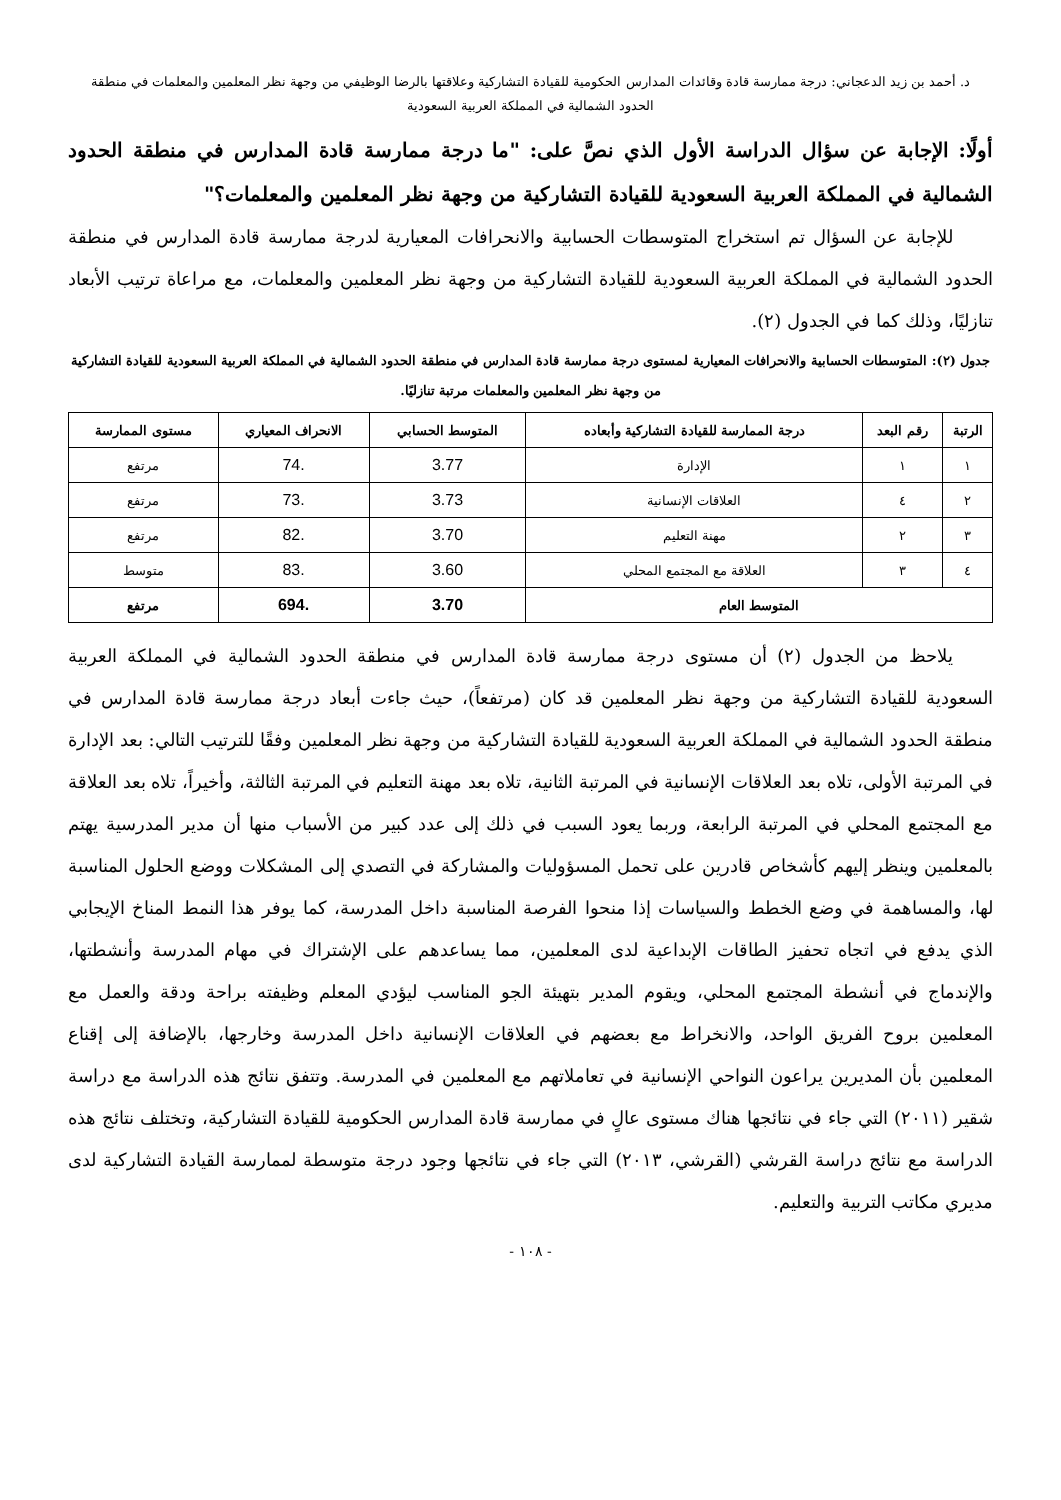د. أحمد بن زيد الدعجاني: درجة ممارسة قادة وقائدات المدارس الحكومية للقيادة التشاركية وعلاقتها بالرضا الوظيفي من وجهة نظر المعلمين والمعلمات في منطقة
الحدود الشمالية في المملكة العربية السعودية
أولًا: الإجابة عن سؤال الدراسة الأول الذي نصَّ على: "ما درجة ممارسة قادة المدارس في منطقة الحدود الشمالية في المملكة العربية السعودية للقيادة التشاركية من وجهة نظر المعلمين والمعلمات؟"
للإجابة عن السؤال تم استخراج المتوسطات الحسابية والانحرافات المعيارية لدرجة ممارسة قادة المدارس في منطقة الحدود الشمالية في المملكة العربية السعودية للقيادة التشاركية من وجهة نظر المعلمين والمعلمات، مع مراعاة ترتيب الأبعاد تنازليًا، وذلك كما في الجدول (٢).
جدول (٢): المتوسطات الحسابية والانحرافات المعيارية لمستوى درجة ممارسة قادة المدارس في منطقة الحدود الشمالية في المملكة العربية السعودية للقيادة التشاركية من وجهة نظر المعلمين والمعلمات مرتبة تنازليًا.
| الرتبة | رقم البعد | درجة الممارسة للقيادة التشاركية وأبعاده | المتوسط الحسابي | الانحراف المعياري | مستوى الممارسة |
| --- | --- | --- | --- | --- | --- |
| ١ | ١ | الإدارة | 3.77 | .74 | مرتفع |
| ٢ | ٤ | العلاقات الإنسانية | 3.73 | .73 | مرتفع |
| ٣ | ٢ | مهنة التعليم | 3.70 | .82 | مرتفع |
| ٤ | ٣ | العلاقة مع المجتمع المحلي | 3.60 | .83 | متوسط |
| المتوسط العام | | | 3.70 | .694 | مرتفع |
يلاحظ من الجدول (٢) أن مستوى درجة ممارسة قادة المدارس في منطقة الحدود الشمالية في المملكة العربية السعودية للقيادة التشاركية من وجهة نظر المعلمين قد كان (مرتفعاً)، حيث جاءت أبعاد درجة ممارسة قادة المدارس في منطقة الحدود الشمالية في المملكة العربية السعودية للقيادة التشاركية من وجهة نظر المعلمين وفقًا للترتيب التالي: بعد الإدارة في المرتبة الأولى، تلاه بعد العلاقات الإنسانية في المرتبة الثانية، تلاه بعد مهنة التعليم في المرتبة الثالثة، وأخيراً، تلاه بعد العلاقة مع المجتمع المحلي في المرتبة الرابعة، وربما يعود السبب في ذلك إلى عدد كبير من الأسباب منها أن مدير المدرسية يهتم بالمعلمين وينظر إليهم كأشخاص قادرين على تحمل المسؤوليات والمشاركة في التصدي إلى المشكلات ووضع الحلول المناسبة لها، والمساهمة في وضع الخطط والسياسات إذا منحوا الفرصة المناسبة داخل المدرسة، كما يوفر هذا النمط المناخ الإيجابي الذي يدفع في اتجاه تحفيز الطاقات الإبداعية لدى المعلمين، مما يساعدهم على الإشتراك في مهام المدرسة وأنشطتها، والإندماج في أنشطة المجتمع المحلي، ويقوم المدير بتهيئة الجو المناسب ليؤدي المعلم وظيفته براحة ودقة والعمل مع المعلمين بروح الفريق الواحد، والانخراط مع بعضهم في العلاقات الإنسانية داخل المدرسة وخارجها، بالإضافة إلى إقناع المعلمين بأن المديرين يراعون النواحي الإنسانية في تعاملاتهم مع المعلمين في المدرسة. وتتفق نتائج هذه الدراسة مع دراسة شقير (٢٠١١) التي جاء في نتائجها هناك مستوى عالٍ في ممارسة قادة المدارس الحكومية للقيادة التشاركية، وتختلف نتائج هذه الدراسة مع نتائج دراسة القرشي (القرشي، ٢٠١٣) التي جاء في نتائجها وجود درجة متوسطة لممارسة القيادة التشاركية لدى مديري مكاتب التربية والتعليم.
- ١٠٨ -